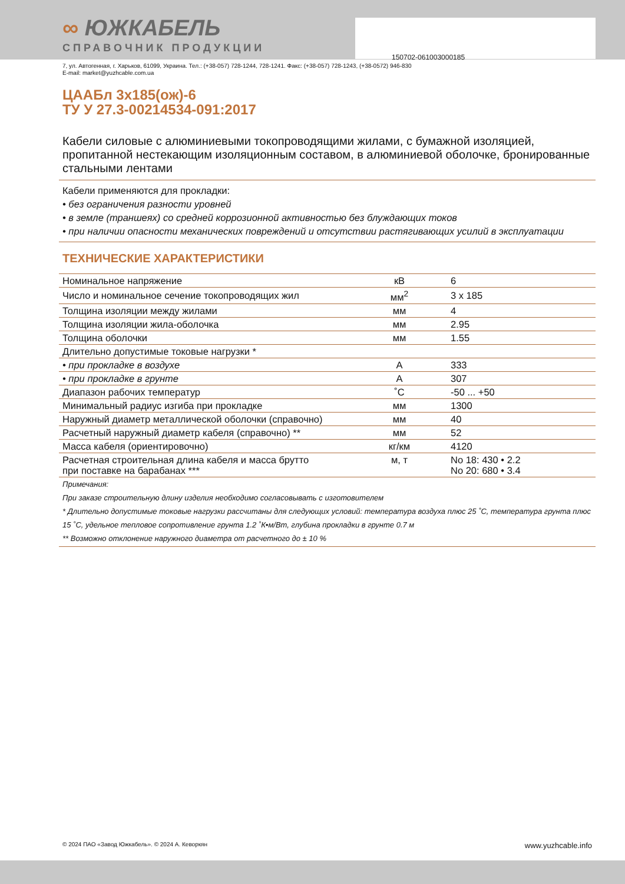150702-061003000185
∞ ЮЖКАБЕЛЬ
СПРАВОЧНИК ПРОДУКЦИИ
7, ул. Автогенная, г. Харьков, 61099, Украина. Тел.: (+38-057) 728-1244, 728-1241. Факс: (+38-057) 728-1243, (+38-0572) 946-830
E-mail: market@yuzhcable.com.ua
ЦААБл 3х185(ож)-6
ТУ У 27.3-00214534-091:2017
Кабели силовые с алюминиевыми токопроводящими жилами, с бумажной изоляцией, пропитанной нестекающим изоляционным составом, в алюминиевой оболочке, бронированные стальными лентами
Кабели применяются для прокладки:
• без ограничения разности уровней
• в земле (траншеях) со средней коррозионной активностью без блуждающих токов
• при наличии опасности механических повреждений и отсутствии растягивающих усилий в эксплуатации
ТЕХНИЧЕСКИЕ ХАРАКТЕРИСТИКИ
| Номинальное напряжение | кВ | 6 |
| Число и номинальное сечение токопроводящих жил | мм<sup>2</sup> | 3 x 185 |
| Толщина изоляции между жилами | мм | 4 |
| Толщина изоляции жила-оболочка | мм | 2.95 |
| Толщина оболочки | мм | 1.55 |
| Длительно допустимые токовые нагрузки * | | |
| • при прокладке в воздухе | А | 333 |
| • при прокладке в грунте | А | 307 |
| Диапазон рабочих температур | ˚С | -50 ... +50 |
| Минимальный радиус изгиба при прокладке | мм | 1300 |
| Наружный диаметр металлической оболочки (справочно) | мм | 40 |
| Расчетный наружный диаметр кабеля (справочно) ** | мм | 52 |
| Масса кабеля (ориентировочно) | кг/км | 4120 |
| Расчетная строительная длина кабеля и масса брутто при поставке на барабанах *** | м, т | No 18: 430 • 2.2 No 20: 680 • 3.4 |
Примечания:
При заказе строительную длину изделия необходимо согласовывать с изготовителем
* Длительно допустимые токовые нагрузки рассчитаны для следующих условий: температура воздуха плюс 25 ˚С, температура грунта плюс 15 ˚С, удельное тепловое сопротивление грунта 1.2 ˚К•м/Вт, глубина прокладки в грунте 0.7 м
** Возможно отклонение наружного диаметра от расчетного до ± 10 %
© 2024 ПАО «Завод Южкабель». © 2024 А. Кеворкян www.yuzhcable.info